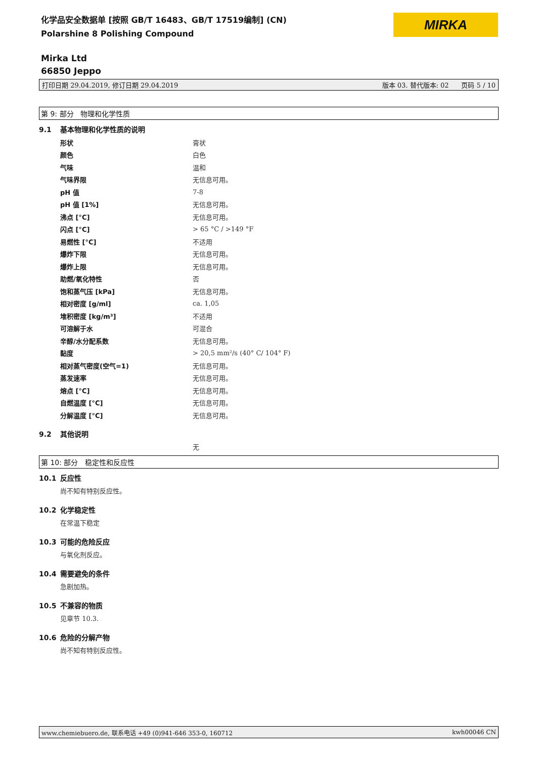化学品安全数据单 [按照 GB/T 16483、GB/T 17519编制] (CN)
Polarshine 8 Polishing Compound
MIRKA
Mirka Ltd
66850 Jeppo
打印日期 29.04.2019, 修订日期 29.04.2019 版本 03. 替代版本: 02 页码 5 / 10
第 9: 部分 物理和化学性质
9.1 基本物理和化学性质的说明
| 形状 | 膏状 |
| 颜色 | 白色 |
| 气味 | 温和 |
| 气味界限 | 无信息可用。 |
| pH 值 | 7-8 |
| pH 值 [1%] | 无信息可用。 |
| 沸点 [°C] | 无信息可用。 |
| 闪点 [°C] | > 65 °C / >149 °F |
| 易燃性 [°C] | 不适用 |
| 爆炸下限 | 无信息可用。 |
| 爆炸上限 | 无信息可用。 |
| 助燃/氧化特性 | 否 |
| 饱和蒸气压 [kPa] | 无信息可用。 |
| 相对密度 [g/ml] | ca. 1,05 |
| 堆积密度 [kg/m³] | 不适用 |
| 可溶解于水 | 可混合 |
| 辛醇/水分配系数 | 无信息可用。 |
| 黏度 | > 20,5 mm²/s (40° C/ 104° F) |
| 相对蒸气密度(空气=1) | 无信息可用。 |
| 蒸发速率 | 无信息可用。 |
| 熔点 [°C] | 无信息可用。 |
| 自燃温度 [°C] | 无信息可用。 |
| 分解温度 [°C] | 无信息可用。 |
9.2 其他说明
无
第 10: 部分 稳定性和反应性
10.1 反应性
尚不知有特别反应性。
10.2 化学稳定性
在常温下稳定
10.3 可能的危险反应
与氧化剂反应。
10.4 需要避免的条件
急剧加热。
10.5 不兼容的物质
见章节 10.3.
10.6 危险的分解产物
尚不知有特别反应性。
www.chemiebuero.de, 联系电话 +49 (0)941-646 353-0, 160712 kwh00046 CN